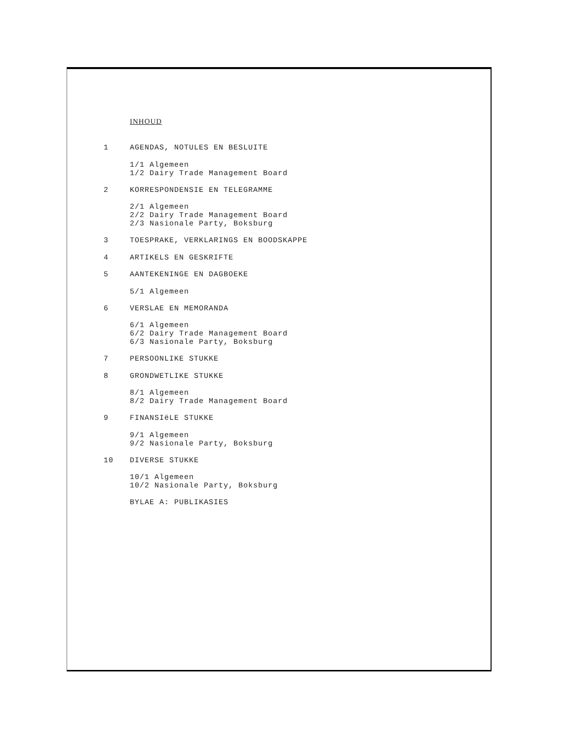INHOUD
1 AGENDAS, NOTULES EN BESLUITE
1/1 Algemeen
1/2 Dairy Trade Management Board
2 KORRESPONDENSIE EN TELEGRAMME
2/1 Algemeen
2/2 Dairy Trade Management Board
2/3 Nasionale Party, Boksburg
3 TOESPRAKE, VERKLARINGS EN BOODSKAPPE
4 ARTIKELS EN GESKRIFTE
5 AANTEKENINGE EN DAGBOEKE
5/1 Algemeen
6 VERSLAE EN MEMORANDA
6/1 Algemeen
6/2 Dairy Trade Management Board
6/3 Nasionale Party, Boksburg
7 PERSOONLIKE STUKKE
8 GRONDWETLIKE STUKKE
8/1 Algemeen
8/2 Dairy Trade Management Board
9 FINANSIëLE STUKKE
9/1 Algemeen
9/2 Nasionale Party, Boksburg
10 DIVERSE STUKKE
10/1 Algemeen
10/2 Nasionale Party, Boksburg
BYLAE A: PUBLIKASIES